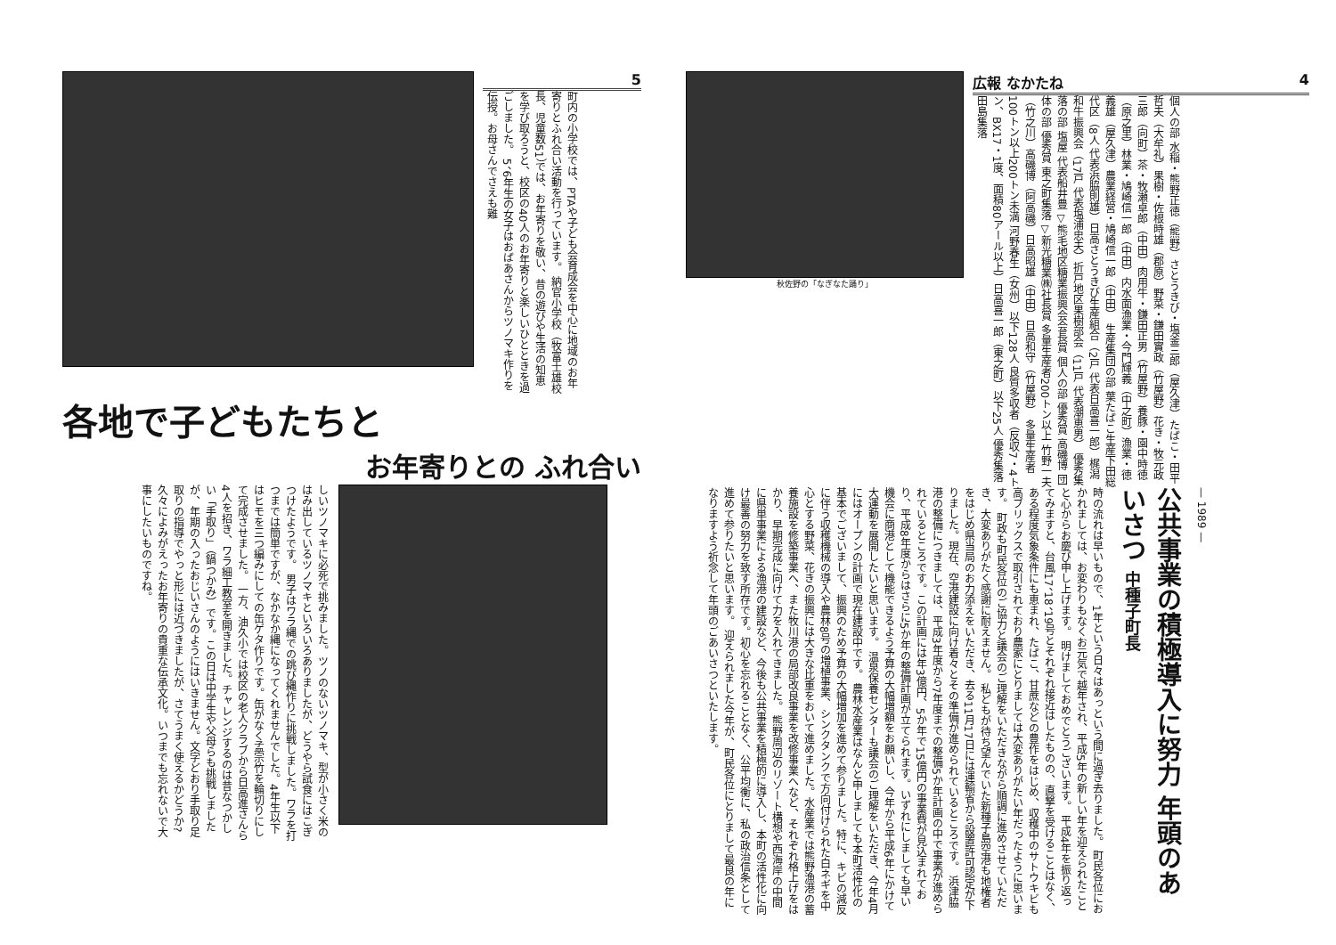5
町内の小学校では、PTAや子ども会育成会を中心に地域のお年寄りとふれ合い活動を行っています。 納官小学校（牧富士雄校長、児童数51）では、お年寄りを敬い、昔の遊びや生活の知恵を学び取ろうと、校区の40人のお年寄りと楽しいひとときを過ごしました。 5、6年生の女子はおばあさんからツノマキ作りを伝授。お母さんでさえも難
各地で子どもたちと
お年寄りとの ふれ合い
しいツノマキに必死で挑みました。ツノのないツノマキ、型が小さく米のはみ出しているツノマキといろいろありましたが、どうやら試食にはこぎつけたようです。 男子はワラ縄での跳び縄作りに挑戦しました。ワラを打つまでは簡単ですが、なかなか縄になってくれませんでした。4年生以下はヒモを三つ編みにしての缶ゲタ作りです。缶がなく孟宗竹を輪切りにして完成させました。 一方、油久小では校区の老人クラブから日高進さんら4人を招き、ワラ細工教室を開きました。チャレンジするのは昔なつかしい「手取り」（鍋つかみ）です。この日は中学生や父母らも挑戦しましたが、年期の入ったおじいさんのようにはいきません。文字どおり手取り足取りの指導でやっと形には近づきましたが、さてうまく使えるかどうか? 久々によみがえったお年寄りの貴重な伝承文化。いつまでも忘れないで大事にしたいものですね。
秋佐野の「なぎなた踊り」
広報 なかたね 4
個人の部 水稲・熊野正徳（熊野）さとうきび・塩釜三郎（屋久津）たばこ・田平哲夫（大牟礼）果樹・佐根時雄（郡原）野菜・鎌田實政（竹屋野）花き・牧元政三郎（向町）茶・牧瀬卓郎（中田）肉用牛・鎌田正男（竹屋野）養豚・園中時徳（原之里）林業・鳩崎信一郎（中田）内水面漁業・今門輝義（中之町）漁業・徳義雄（屋久津）農業経営・鳩崎信一郎（中田） 生産集団の部 葉たばこ生産下田総代区（8人 代表浜脇則雄）日高さとうきび生産組合（2戸 代表日高喜一郎）梶潟和牛振興会（17戸 代表塩浦忠夫）折戸地区果樹部会（11戸 代表潮恵男） 優秀集落の部 塩屋 代表船井豊 ▽熊毛地区糖業振興会会長賞 個人の部 優秀賞 高磯博 団体の部 優秀賞 東之町集落 ▽新光糖業㈱社長賞 多量生産者200トン以上 竹野一夫（竹之川）高磯博（阿高磯）日高昭雄（中田）日高和守（竹屋野） 多量生産者100トン以上200トン未満 河野春生（女州）以下128人 良質多収者（反収7・4トン、BX17・1度、面積80アール以上）日高喜一郎（東之町）以下25人 優秀集落 田島集落
時の流れは早いもので、1年という日々はあっという間に過ぎ去りました。 町民各位におかれましては、お変わりもなくお元気で越年され、平成5年の新しい年を迎えられたことと心からお慶び申し上げます。 明けましておめでとうございます。 平成4年を振り返ってみますと、台風17、18、19号とそれぞれ接近はしたものの、直撃を受けることはなく、ある程度気象条件にも恵まれ、たばこ、甘蔗などの豊作をはじめ、収穫中のサトウキビも高ブリックスで取引されており農家にとりましては大変ありがたい年だったように思います。 町政も町民各位のご協力と議会のご理解をいただきながら順調に進めさせていただき、大変ありがたく感謝に耐えません。 私どもが待ち望んでいた新種子島空港も地権者をはじめ県当局のお力添えをいただき、去る11月17日には運輸省から設置許可認定が下りました。現在、空港建設に向け着々とその準備が進められているところです。 浜津脇港の整備につきましては、平成3年度から7年度までの整備5か年計画の中で事業が進められているところです。この計画には年3億円、5か年で15億円の事業費が見込まれており、平成8年度からはさらに5か年の整備計画が立てられます。いずれにしましても早い機会に商港として機能できるよう予算の大幅増額をお願いし、今年から平成6年にかけて大運動を展開したいと思います。 温泉保養センターも議会のご理解をいただき、今年4月にはオープンの計画で現在建設中です。 農林水産業はなんと申しましても本町活性化の基本でございまして、振興のため予算の大幅増加を進めて参りました。特に、キビの減反に伴う収穫機械の導入や農林8号の増植事業、シンクタンクで方向付けられた白ネギを中心とする野菜、花きの振興には大きな比重をおいて進めました。水産業では熊野漁港の蓄養施設を修築事業へ、また牧川港の局部改良事業を改修事業へなど、それぞれ格上げをはかり、早期完成に向けて力を入れてきました。 熊野周辺のリゾート構想や西海岸の中間に県単事業による漁港の建設など、今後も公共事業を積極的に導入し、本町の活性化に向け最善の努力を致す所存です。初心を忘れることなく、公平均衡に、私の政治信条として進めて参りたいと思います。 迎えられました今年が、町民各位にとりまして最良の年になりますよう祈念して年頭のごあいさつといたします。
公共事業の積極導入に努力 年頭のあいさつ 中種子町長
— 1989 —